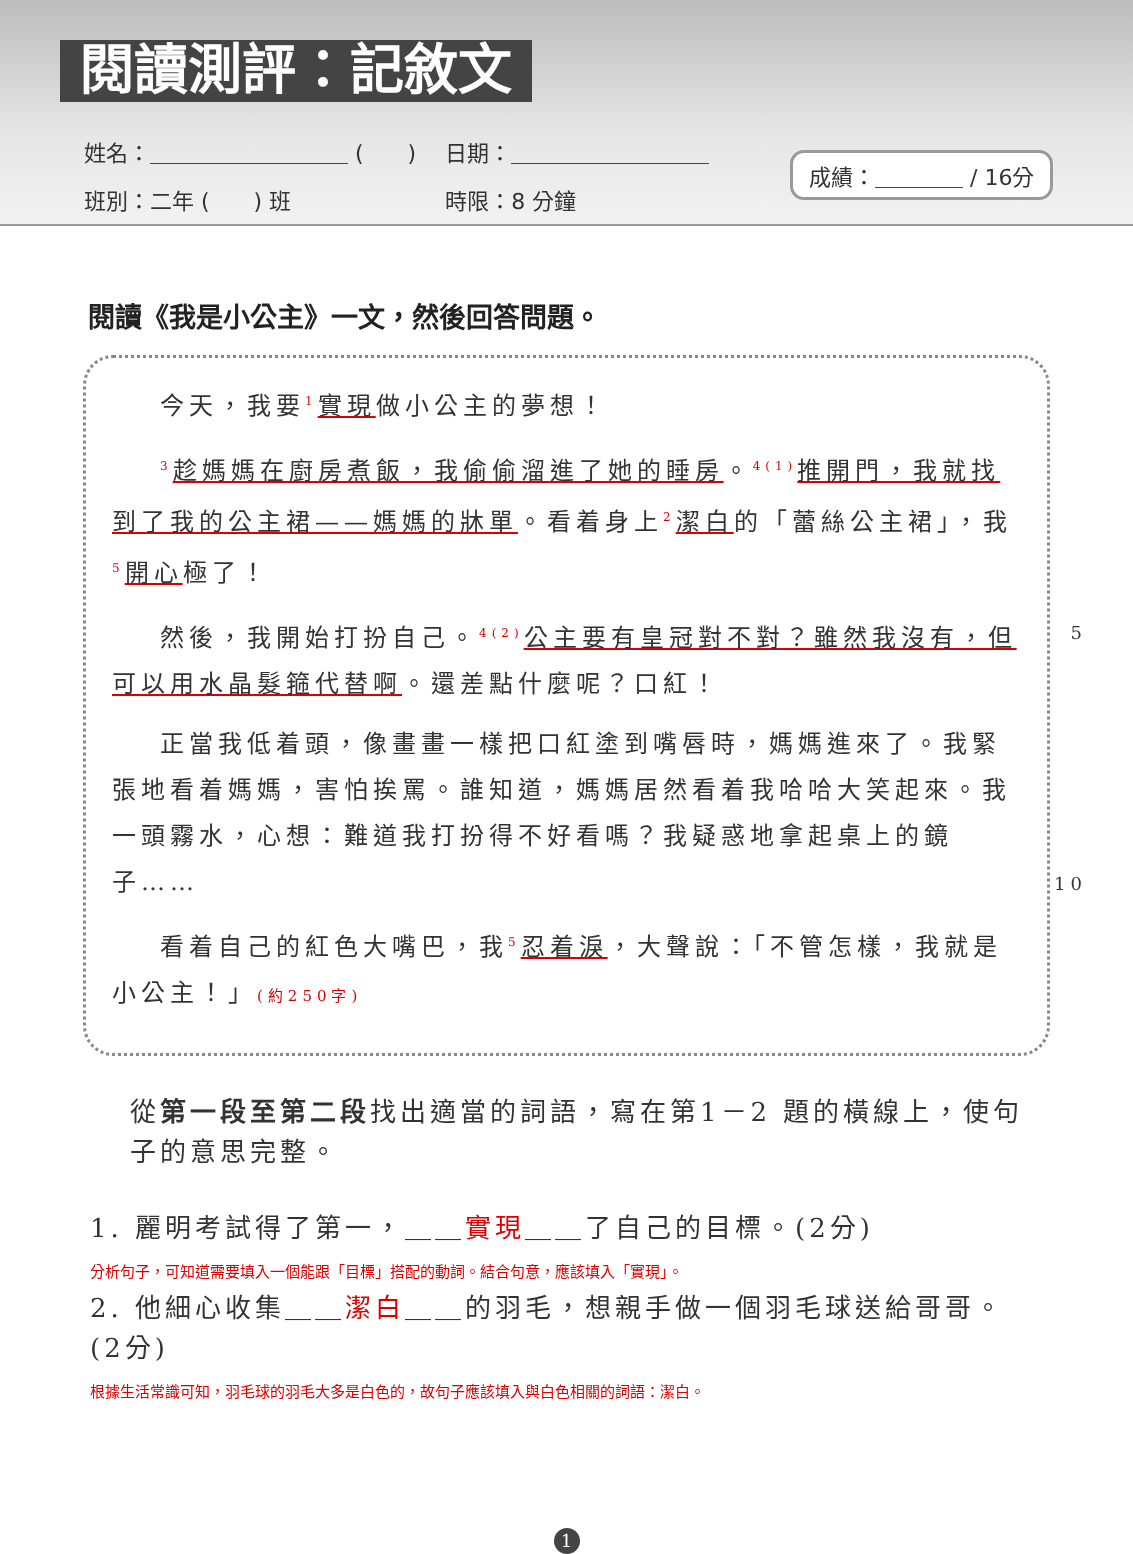閱讀測評：記敘文
姓名：＿＿＿＿＿＿＿＿＿ (　　) 　日期：＿＿＿＿＿＿＿＿＿
班別：二年 (　　) 班　　　　　　　時限：8 分鐘
成績：＿＿＿＿ / 16分
閱讀《我是小公主》一文，然後回答問題。
今天，我要<sup>1</sup>實現做小公主的夢想！
<sup>3</sup> 趁媽媽在廚房煮飯，我偷偷溜進了她的睡房。<sup>4(1)</sup>推開門，我就找到了我的公主裙——媽媽的牀單。看着身上<sup>2</sup>潔白的「蕾絲公主裙」，我<sup>5</sup>開心極了！
5 然後，我開始打扮自己。<sup>4(2)</sup>公主要有皇冠對不對？雖然我沒有，但可以用水晶髮箍代替啊。還差點什麼呢？口紅！
10 正當我低着頭，像畫畫一樣把口紅塗到嘴唇時，媽媽進來了。我緊張地看着媽媽，害怕挨罵。誰知道，媽媽居然看着我哈哈大笑起來。我一頭霧水，心想：難道我打扮得不好看嗎？我疑惑地拿起桌上的鏡子……
看着自己的紅色大嘴巴，我<sup>5</sup>忍着淚，大聲說：「不管怎樣，我就是小公主！」(約250字)
從第一段至第二段找出適當的詞語，寫在第1－2 題的橫線上，使句子的意思完整。
1. 麗明考試得了第一，＿＿實現＿＿了自己的目標。(2分)
分析句子，可知道需要填入一個能跟「目標」搭配的動詞。結合句意，應該填入「實現」。
2. 他細心收集＿＿潔白＿＿的羽毛，想親手做一個羽毛球送給哥哥。(2分)
根據生活常識可知，羽毛球的羽毛大多是白色的，故句子應該填入與白色相關的詞語：潔白。
1